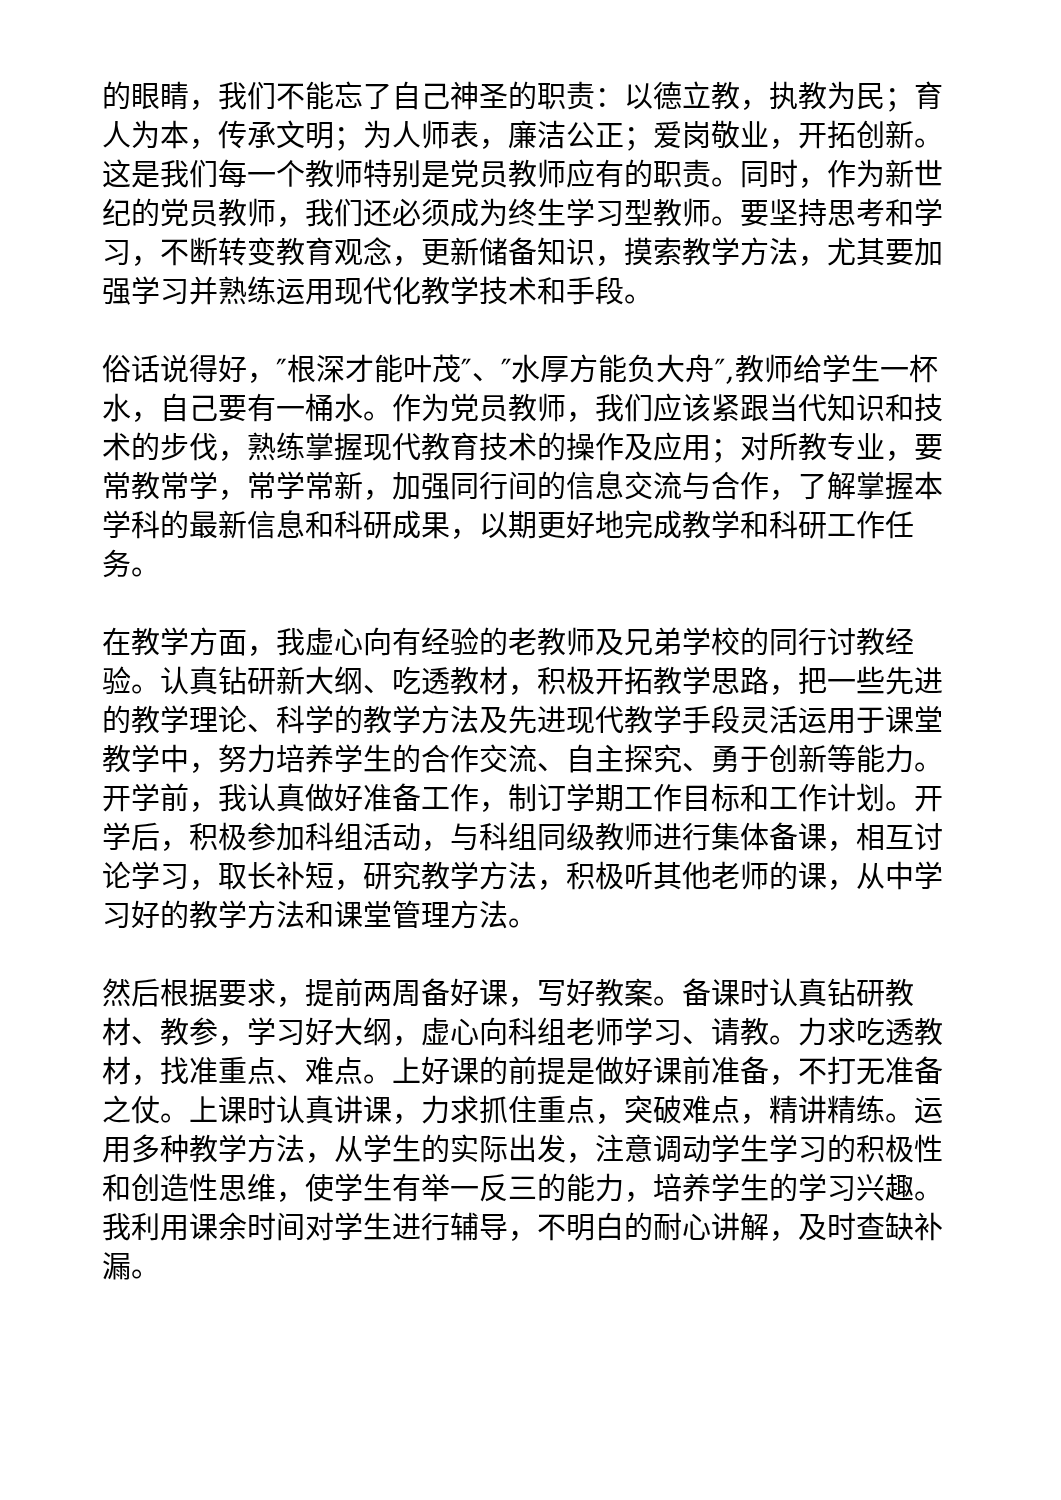的眼睛，我们不能忘了自己神圣的职责：以德立教，执教为民；育人为本，传承文明；为人师表，廉洁公正；爱岗敬业，开拓创新。这是我们每一个教师特别是党员教师应有的职责。同时，作为新世纪的党员教师，我们还必须成为终生学习型教师。要坚持思考和学习，不断转变教育观念，更新储备知识，摸索教学方法，尤其要加强学习并熟练运用现代化教学技术和手段。
俗话说得好，″根深才能叶茂″、″水厚方能负大舟″,教师给学生一杯水，自己要有一桶水。作为党员教师，我们应该紧跟当代知识和技术的步伐，熟练掌握现代教育技术的操作及应用；对所教专业，要常教常学，常学常新，加强同行间的信息交流与合作，了解掌握本学科的最新信息和科研成果，以期更好地完成教学和科研工作任务。
在教学方面，我虚心向有经验的老教师及兄弟学校的同行讨教经验。认真钻研新大纲、吃透教材，积极开拓教学思路，把一些先进的教学理论、科学的教学方法及先进现代教学手段灵活运用于课堂教学中，努力培养学生的合作交流、自主探究、勇于创新等能力。开学前，我认真做好准备工作，制订学期工作目标和工作计划。开学后，积极参加科组活动，与科组同级教师进行集体备课，相互讨论学习，取长补短，研究教学方法，积极听其他老师的课，从中学习好的教学方法和课堂管理方法。
然后根据要求，提前两周备好课，写好教案。备课时认真钻研教材、教参，学习好大纲，虚心向科组老师学习、请教。力求吃透教材，找准重点、难点。上好课的前提是做好课前准备，不打无准备之仗。上课时认真讲课，力求抓住重点，突破难点，精讲精练。运用多种教学方法，从学生的实际出发，注意调动学生学习的积极性和创造性思维，使学生有举一反三的能力，培养学生的学习兴趣。我利用课余时间对学生进行辅导，不明白的耐心讲解，及时查缺补漏。